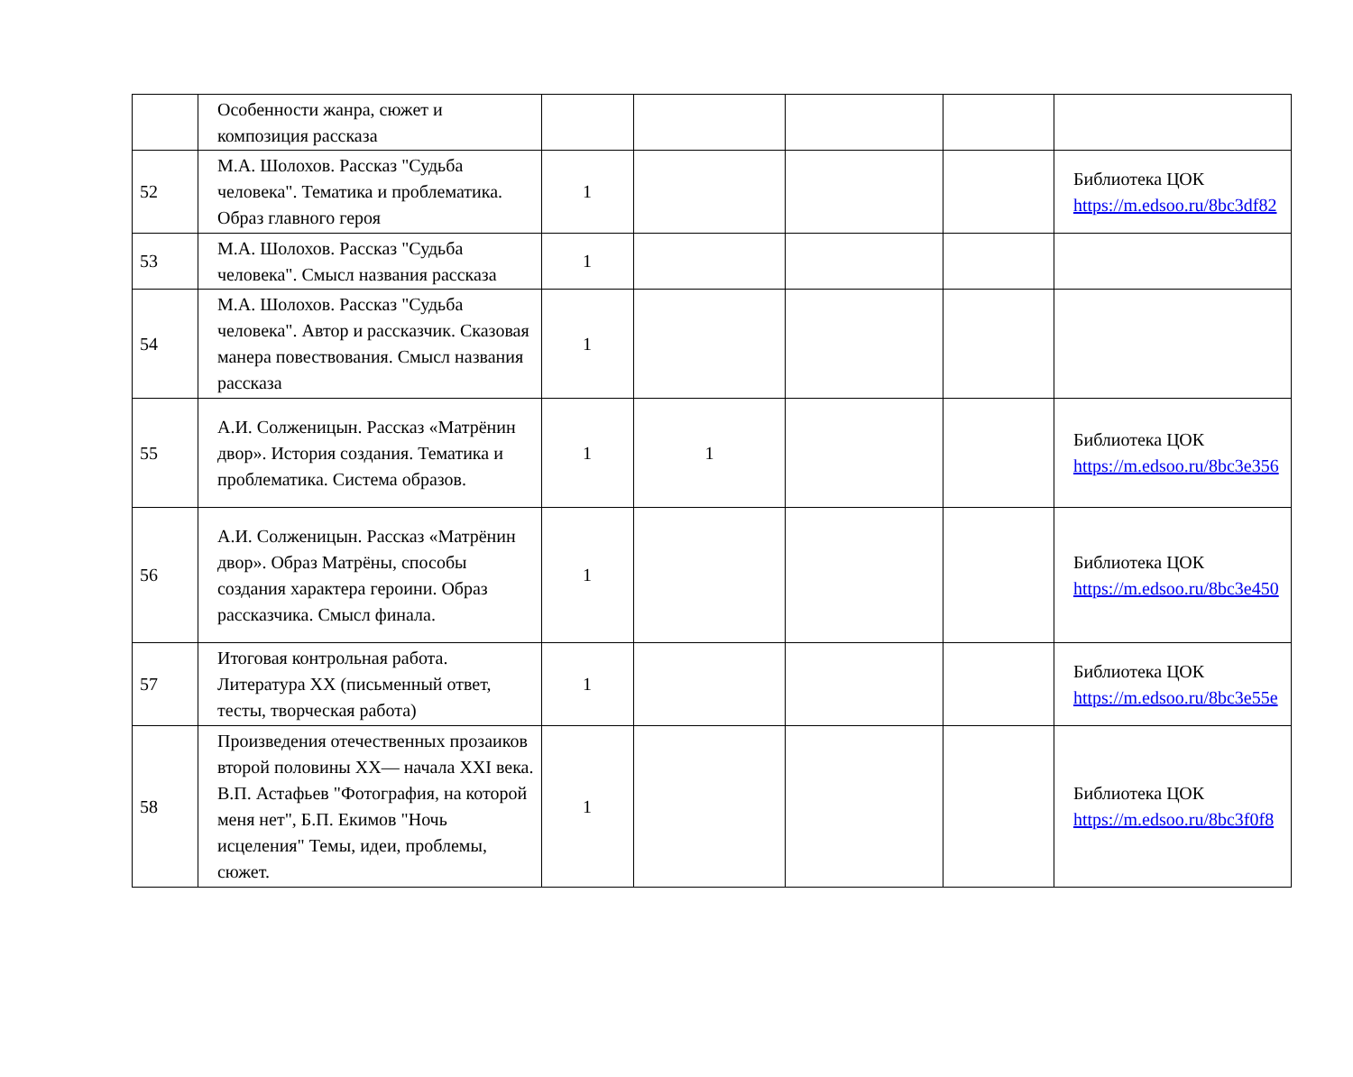| | Особенности жанра, сюжет и композиция рассказа | | | | | |
| 52 | М.А. Шолохов. Рассказ "Судьба человека". Тематика и проблематика. Образ главного героя | 1 | | | | Библиотека ЦОК https://m.edsoo.ru/8bc3df82 |
| 53 | М.А. Шолохов. Рассказ "Судьба человека". Смысл названия рассказа | 1 | | | | |
| 54 | М.А. Шолохов. Рассказ "Судьба человека". Автор и рассказчик. Сказовая манера повествования. Смысл названия рассказа | 1 | | | | |
| 55 | А.И. Солженицын. Рассказ «Матрёнин двор». История создания. Тематика и проблематика. Система образов. | 1 | 1 | | | Библиотека ЦОК https://m.edsoo.ru/8bc3e356 |
| 56 | А.И. Солженицын. Рассказ «Матрёнин двор». Образ Матрёны, способы создания характера героини. Образ рассказчика. Смысл финала. | 1 | | | | Библиотека ЦОК https://m.edsoo.ru/8bc3e450 |
| 57 | Итоговая контрольная работа. Литература XX (письменный ответ, тесты, творческая работа) | 1 | | | | Библиотека ЦОК https://m.edsoo.ru/8bc3e55e |
| 58 | Произведения отечественных прозаиков второй половины XX— начала XXI века. В.П. Астафьев "Фотография, на которой меня нет", Б.П. Екимов "Ночь исцеления" Темы, идеи, проблемы, сюжет. | 1 | | | | Библиотека ЦОК https://m.edsoo.ru/8bc3f0f8 |